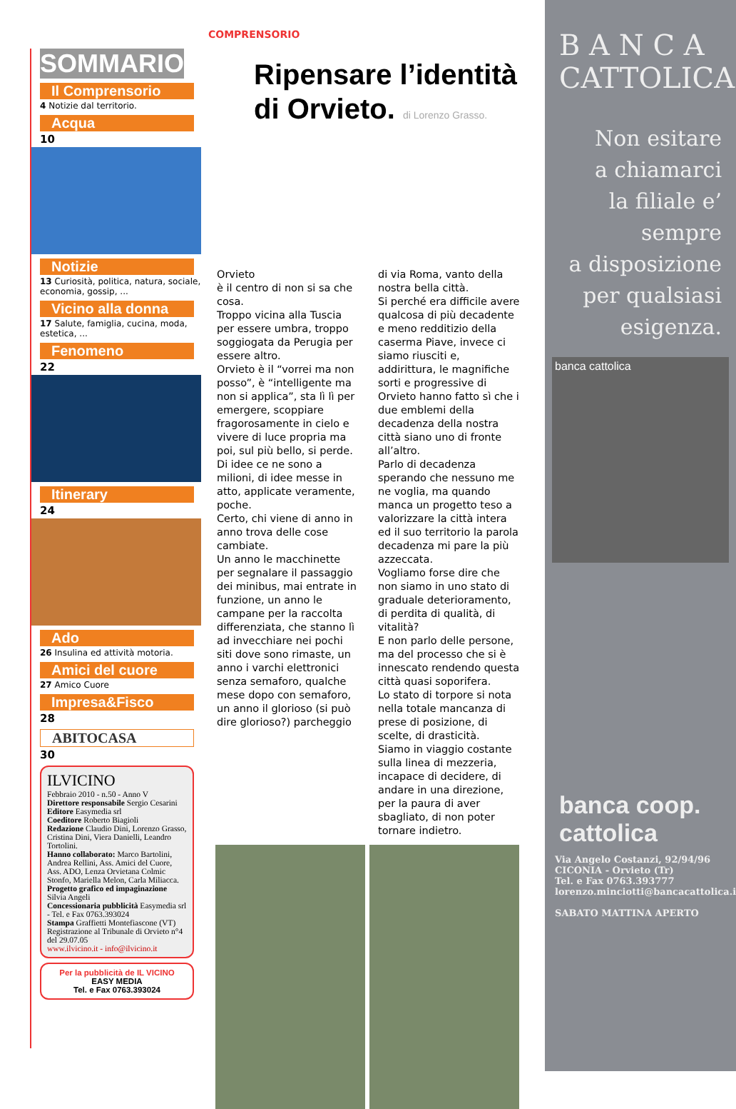SOMMARIO
Il Comprensorio
4 Notizie dal territorio.
Acqua
10
Notizie
13 Curiosità, politica, natura, sociale, economia, gossip, ...
Vicino alla donna
17 Salute, famiglia, cucina, moda, estetica, ...
Fenomeno
22
Itinerary
24
Ado
26 Insulina ed attività motoria.
Amici del cuore
27 Amico Cuore
Impresa&Fisco
28
ABITOCASA
30
ILVICINO
Febbraio 2010 - n.50 - Anno V
Direttore responsabile Sergio Cesarini
Editore Easymedia srl
Coeditore Roberto Biagioli
Redazione Claudio Dini, Lorenzo Grasso, Cristina Dini, Viera Danielli, Leandro Tortolini.
Hanno collaborato: Marco Bartolini, Andrea Rellini, Ass. Amici del Cuore, Ass. ADO, Lenza Orvietana Colmic Stonfo, Mariella Melon, Carla Miliacca.
Progetto grafico ed impaginazione Silvia Angeli
Concessionaria pubblicità Easymedia srl - Tel. e Fax 0763.393024
Stampa Graffietti Montefiascone (VT)
Registrazione al Tribunale di Orvieto n°4 del 29.07.05
www.ilvicino.it - info@ilvicino.it
Per la pubblicità de IL VICINO
EASY MEDIA
Tel. e Fax 0763.393024
COMPRENSORIO
Ripensare l’identità di Orvieto. di Lorenzo Grasso.
Orvieto
è il centro di non si sa che cosa.
Troppo vicina alla Tuscia per essere umbra, troppo soggiogata da Perugia per essere altro.
Orvieto è il “vorrei ma non posso”, è “intelligente ma non si applica”, sta lì lì per emergere, scoppiare fragorosamente in cielo e vivere di luce propria ma poi, sul più bello, si perde.
Di idee ce ne sono a milioni, di idee messe in atto, applicate veramente, poche.
Certo, chi viene di anno in anno trova delle cose cambiate.
Un anno le macchinette per segnalare il passaggio dei minibus, mai entrate in funzione, un anno le campane per la raccolta differenziata, che stanno lì ad invecchiare nei pochi siti dove sono rimaste, un anno i varchi elettronici senza semaforo, qualche mese dopo con semaforo, un anno il glorioso (si può dire glorioso?) parcheggio
di via Roma, vanto della nostra bella città.
Si perché era difficile avere qualcosa di più decadente e meno redditizio della caserma Piave, invece ci siamo riusciti e, addirittura, le magnifiche sorti e progressive di Orvieto hanno fatto sì che i due emblemi della decadenza della nostra città siano uno di fronte all’altro.
Parlo di decadenza sperando che nessuno me ne voglia, ma quando manca un progetto teso a valorizzare la città intera ed il suo territorio la parola decadenza mi pare la più azzeccata.
Vogliamo forse dire che non siamo in uno stato di graduale deterioramento, di perdita di qualità, di vitalità?
E non parlo delle persone, ma del processo che si è innescato rendendo questa città quasi soporifera.
Lo stato di torpore si nota nella totale mancanza di prese di posizione, di scelte, di drasticità.
Siamo in viaggio costante sulla linea di mezzeria, incapace di decidere, di andare in una direzione, per la paura di aver sbagliato, di non poter tornare indietro.
B A N C A
CATTOLICA
Non esitare
a chiamarci
la filiale e’
sempre
a disposizione
per qualsiasi
esigenza.
banca cattolica
banca coop. cattolica
Via Angelo Costanzi, 92/94/96
CICONIA - Orvieto (Tr)
Tel. e Fax 0763.393777
lorenzo.minciotti@bancacattolica.it
SABATO MATTINA APERTO